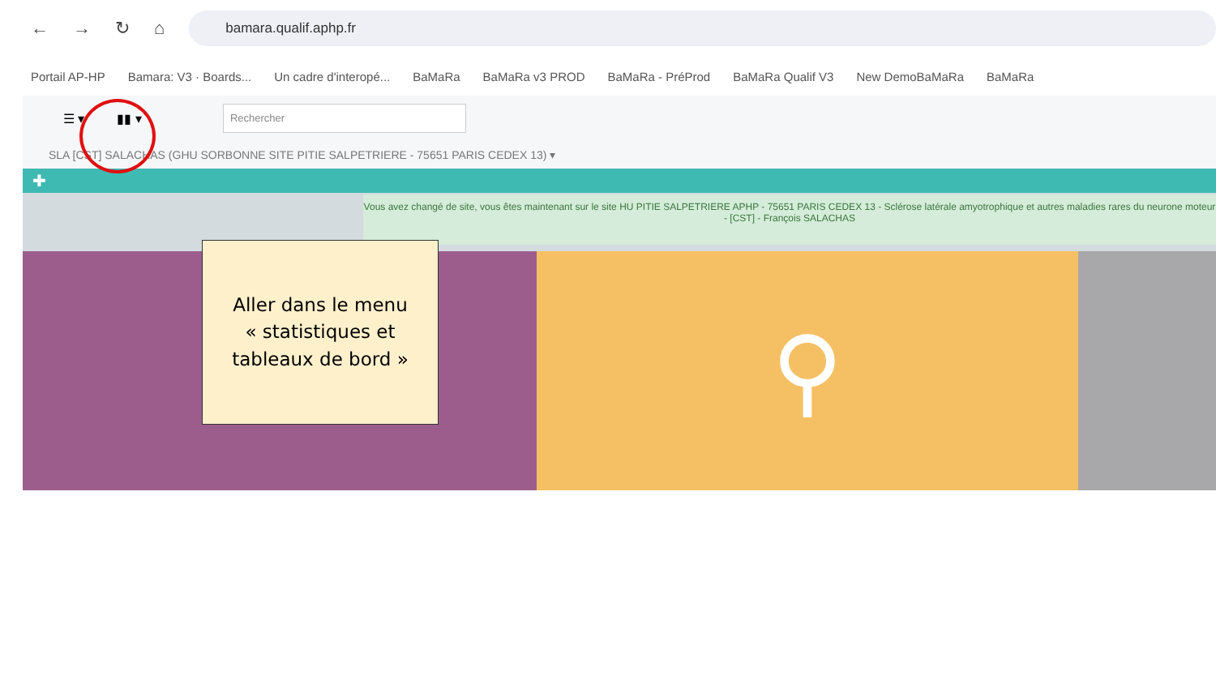← → ↻ ⌂
bamara.qualif.aphp.fr
Portail AP-HP Bamara: V3 · Boards... Un cadre d'interopé... BaMaRa BaMaRa v3 PROD BaMaRa - PréProd BaMaRa Qualif V3 New DemoBaMaRa BaMaRa
☰ ▾ ▮▮ ▾
Rechercher
SLA [CST] SALACHAS (GHU SORBONNE SITE PITIE SALPETRIERE - 75651 PARIS CEDEX 13) ▾
✚
Vous avez changé de site, vous êtes maintenant sur le site HU PITIE SALPETRIERE APHP - 75651 PARIS CEDEX 13 - Sclérose latérale amyotrophique et autres maladies rares du neurone moteur - [CST] - François SALACHAS
⚲
Aller dans le menu
« statistiques et
tableaux de bord »